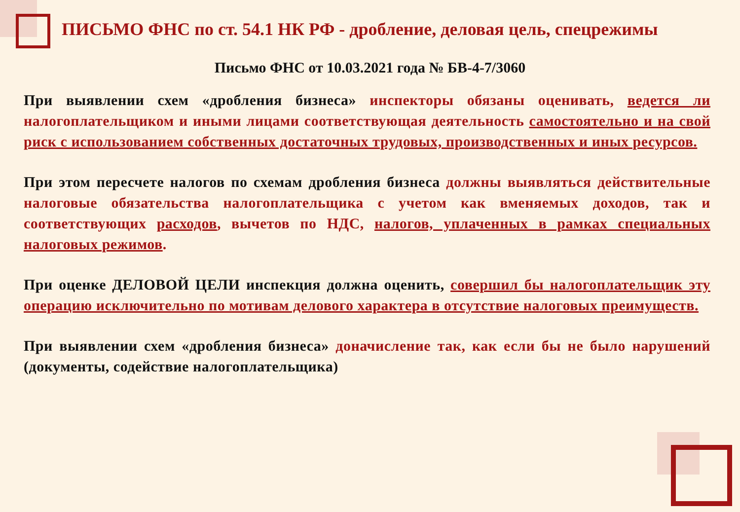ПИСЬМО ФНС по ст. 54.1 НК РФ - дробление, деловая цель, спецрежимы
Письмо ФНС от 10.03.2021 года № БВ-4-7/3060
При выявлении схем «дробления бизнеса» инспекторы обязаны оценивать, ведется ли налогоплательщиком и иными лицами соответствующая деятельность самостоятельно и на свой риск с использованием собственных достаточных трудовых, производственных и иных ресурсов.
При этом пересчете налогов по схемам дробления бизнеса должны выявляться действительные налоговые обязательства налогоплательщика с учетом как вменяемых доходов, так и соответствующих расходов, вычетов по НДС, налогов, уплаченных в рамках специальных налоговых режимов.
При оценке ДЕЛОВОЙ ЦЕЛИ инспекция должна оценить, совершил бы налогоплательщик эту операцию исключительно по мотивам делового характера в отсутствие налоговых преимуществ.
При выявлении схем «дробления бизнеса» доначисление так, как если бы не было нарушений (документы, содействие налогоплательщика)